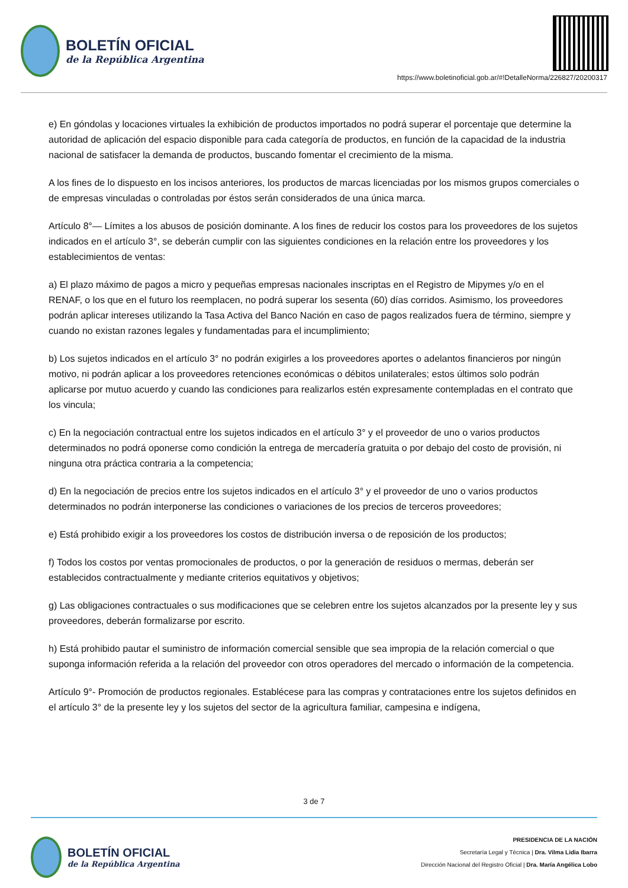BOLETÍN OFICIAL
de la República Argentina
https://www.boletinoficial.gob.ar/#!DetalleNorma/226827/20200317
e) En góndolas y locaciones virtuales la exhibición de productos importados no podrá superar el porcentaje que determine la autoridad de aplicación del espacio disponible para cada categoría de productos, en función de la capacidad de la industria nacional de satisfacer la demanda de productos, buscando fomentar el crecimiento de la misma.
A los fines de lo dispuesto en los incisos anteriores, los productos de marcas licenciadas por los mismos grupos comerciales o de empresas vinculadas o controladas por éstos serán considerados de una única marca.
Artículo 8°— Límites a los abusos de posición dominante. A los fines de reducir los costos para los proveedores de los sujetos indicados en el artículo 3°, se deberán cumplir con las siguientes condiciones en la relación entre los proveedores y los establecimientos de ventas:
a) El plazo máximo de pagos a micro y pequeñas empresas nacionales inscriptas en el Registro de Mipymes y/o en el RENAF, o los que en el futuro los reemplacen, no podrá superar los sesenta (60) días corridos. Asimismo, los proveedores podrán aplicar intereses utilizando la Tasa Activa del Banco Nación en caso de pagos realizados fuera de término, siempre y cuando no existan razones legales y fundamentadas para el incumplimiento;
b) Los sujetos indicados en el artículo 3° no podrán exigirles a los proveedores aportes o adelantos financieros por ningún motivo, ni podrán aplicar a los proveedores retenciones económicas o débitos unilaterales; estos últimos solo podrán aplicarse por mutuo acuerdo y cuando las condiciones para realizarlos estén expresamente contempladas en el contrato que los vincula;
c) En la negociación contractual entre los sujetos indicados en el artículo 3° y el proveedor de uno o varios productos determinados no podrá oponerse como condición la entrega de mercadería gratuita o por debajo del costo de provisión, ni ninguna otra práctica contraria a la competencia;
d) En la negociación de precios entre los sujetos indicados en el artículo 3° y el proveedor de uno o varios productos determinados no podrán interponerse las condiciones o variaciones de los precios de terceros proveedores;
e) Está prohibido exigir a los proveedores los costos de distribución inversa o de reposición de los productos;
f) Todos los costos por ventas promocionales de productos, o por la generación de residuos o mermas, deberán ser establecidos contractualmente y mediante criterios equitativos y objetivos;
g) Las obligaciones contractuales o sus modificaciones que se celebren entre los sujetos alcanzados por la presente ley y sus proveedores, deberán formalizarse por escrito.
h) Está prohibido pautar el suministro de información comercial sensible que sea impropia de la relación comercial o que suponga información referida a la relación del proveedor con otros operadores del mercado o información de la competencia.
Artículo 9°- Promoción de productos regionales. Establécese para las compras y contrataciones entre los sujetos definidos en el artículo 3° de la presente ley y los sujetos del sector de la agricultura familiar, campesina e indígena,
3 de 7
BOLETÍN OFICIAL
de la República Argentina
PRESIDENCIA DE LA NACIÓN
Secretaría Legal y Técnica | Dra. Vilma Lidia Ibarra
Dirección Nacional del Registro Oficial | Dra. María Angélica Lobo